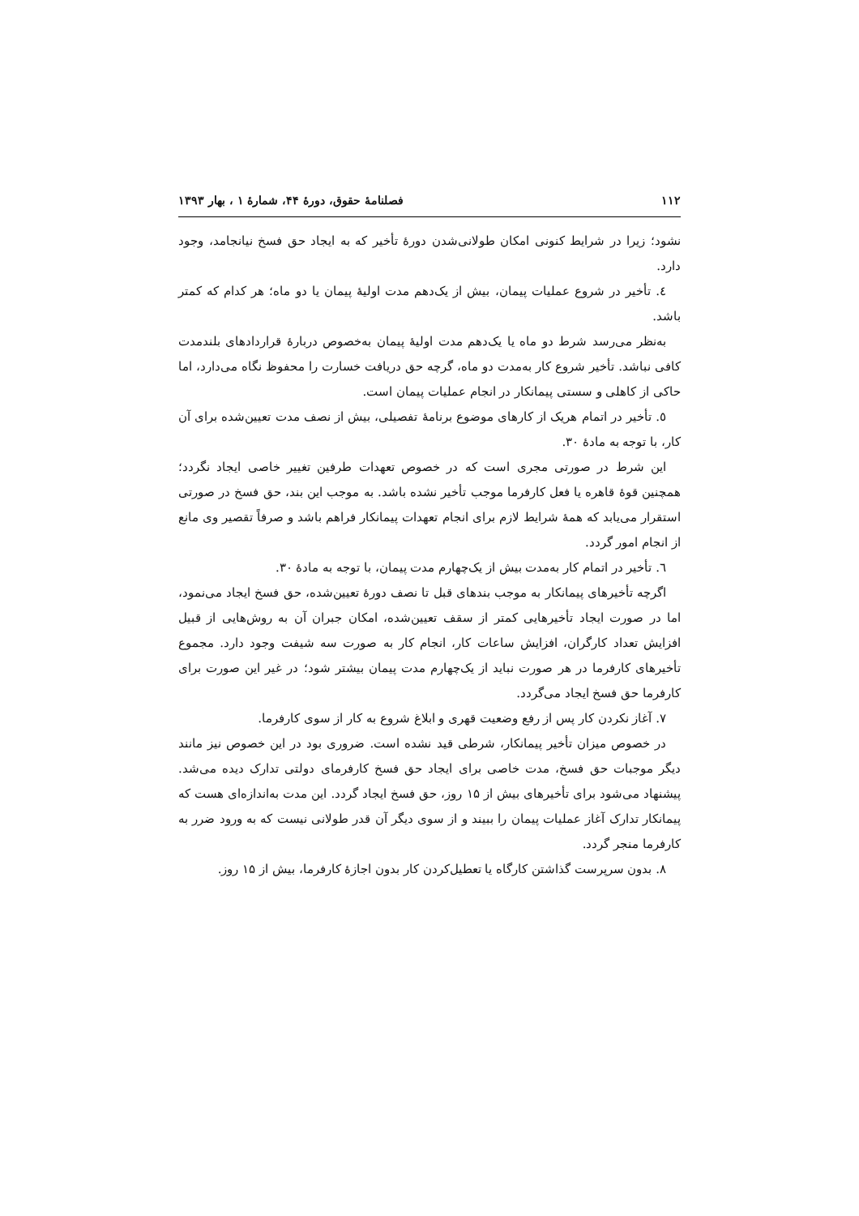۱۱۲ فصلنامهٔ حقوق، دورهٔ ۴۴، شمارهٔ ۱ ، بهار ۱۳۹۳
نشود؛ زیرا در شرایط کنونی امکان طولانی‌شدن دورهٔ تأخیر که به ایجاد حق فسخ نیانجامد، وجود دارد.
٤. تأخیر در شروع عملیات پیمان، بیش از یک‌دهم مدت اولیهٔ پیمان یا دو ماه؛ هر کدام که کمتر باشد.
به‌نظر می‌رسد شرط دو ماه یا یک‌دهم مدت اولیهٔ پیمان به‌خصوص دربارهٔ قراردادهای بلندمدت کافی نباشد. تأخیر شروع کار به‌مدت دو ماه، گرچه حق دریافت خسارت را محفوظ نگاه می‌دارد، اما حاکی از کاهلی و سستی پیمانکار در انجام عملیات پیمان است.
٥. تأخیر در اتمام هریک از کارهای موضوع برنامهٔ تفصیلی، بیش از نصف مدت تعیین‌شده برای آن کار، با توجه به مادهٔ ۳۰.
این شرط در صورتی مجری است که در خصوص تعهدات طرفین تغییر خاصی ایجاد نگردد؛ همچنین قوهٔ قاهره یا فعل کارفرما موجب تأخیر نشده باشد. به موجب این بند، حق فسخ در صورتی استقرار می‌یابد که همهٔ شرایط لازم برای انجام تعهدات پیمانکار فراهم باشد و صرفاً تقصیر وی مانع از انجام امور گردد.
٦. تأخیر در اتمام کار به‌مدت بیش از یک‌چهارم مدت پیمان، با توجه به مادهٔ ۳۰.
اگرچه تأخیرهای پیمانکار به موجب بندهای قبل تا نصف دورهٔ تعیین‌شده، حق فسخ ایجاد می‌نمود، اما در صورت ایجاد تأخیرهایی کمتر از سقف تعیین‌شده، امکان جبران آن به روش‌هایی از قبیل افزایش تعداد کارگران، افزایش ساعات کار، انجام کار به صورت سه شیفت وجود دارد. مجموع تأخیرهای کارفرما در هر صورت نباید از یک‌چهارم مدت پیمان بیشتر شود؛ در غیر این صورت برای کارفرما حق فسخ ایجاد می‌گردد.
٧. آغاز نکردن کار پس از رفع وضعیت قهری و ابلاغ شروع به کار از سوی کارفرما.
در خصوص میزان تأخیر پیمانکار، شرطی قید نشده است. ضروری بود در این خصوص نیز مانند دیگر موجبات حق فسخ، مدت خاصی برای ایجاد حق فسخ کارفرمای دولتی تدارک دیده می‌شد. پیشنهاد می‌شود برای تأخیرهای بیش از ۱۵ روز، حق فسخ ایجاد گردد. این مدت به‌اندازه‌ای هست که پیمانکار تدارک آغاز عملیات پیمان را ببیند و از سوی دیگر آن قدر طولانی نیست که به ورود ضرر به کارفرما منجر گردد.
٨. بدون سرپرست گذاشتن کارگاه یا تعطیل‌کردن کار بدون اجازهٔ کارفرما، بیش از ۱۵ روز.